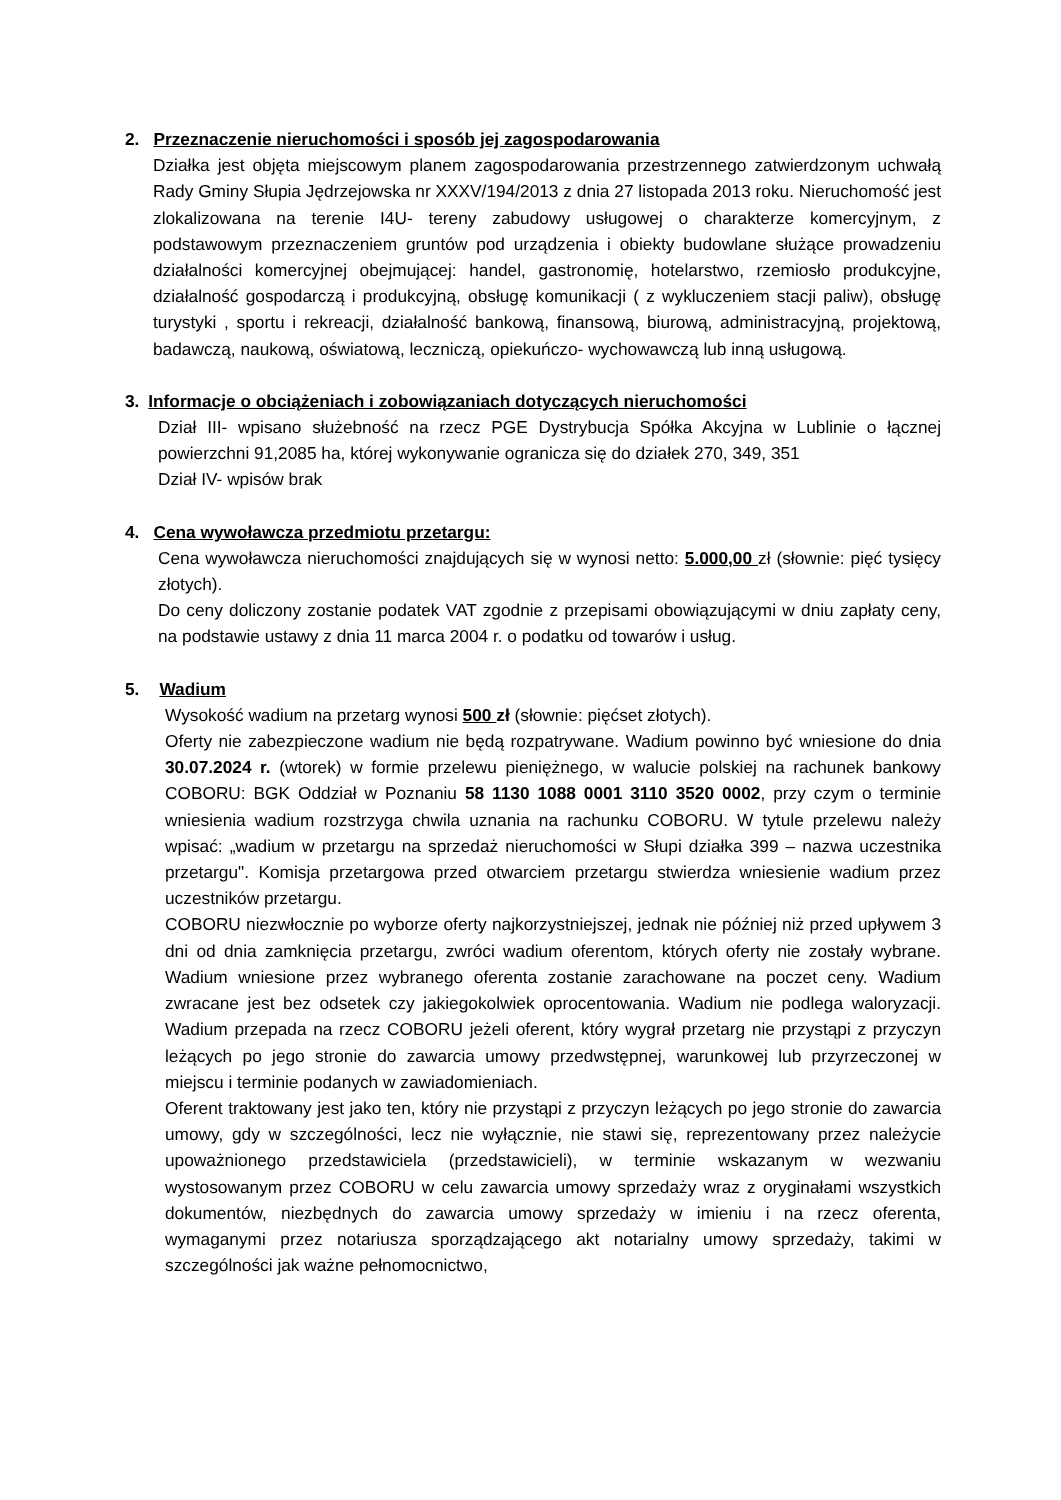2. Przeznaczenie nieruchomości i sposób jej zagospodarowania
Działka jest objęta miejscowym planem zagospodarowania przestrzennego zatwierdzonym uchwałą Rady Gminy Słupia Jędrzejowska nr XXXV/194/2013 z dnia 27 listopada 2013 roku. Nieruchomość jest zlokalizowana na terenie I4U- tereny zabudowy usługowej o charakterze komercyjnym, z podstawowym przeznaczeniem gruntów pod urządzenia i obiekty budowlane służące prowadzeniu działalności komercyjnej obejmującej: handel, gastronomię, hotelarstwo, rzemiosło produkcyjne, działalność gospodarczą i produkcyjną, obsługę komunikacji ( z wykluczeniem stacji paliw), obsługę turystyki , sportu i rekreacji, działalność bankową, finansową, biurową, administracyjną, projektową, badawczą, naukową, oświatową, leczniczą, opiekuńczo- wychowawczą lub inną usługową.
3. Informacje o obciążeniach i zobowiązaniach dotyczących nieruchomości
Dział III- wpisano służebność na rzecz PGE Dystrybucja Spółka Akcyjna w Lublinie o łącznej powierzchni 91,2085 ha, której wykonywanie ogranicza się do działek 270, 349, 351
Dział IV- wpisów brak
4. Cena wywoławcza przedmiotu przetargu:
Cena wywoławcza nieruchomości znajdujących się w wynosi netto: 5.000,00 zł (słownie: pięć tysięcy złotych).
Do ceny doliczony zostanie podatek VAT zgodnie z przepisami obowiązującymi w dniu zapłaty ceny, na podstawie ustawy z dnia 11 marca 2004 r. o podatku od towarów i usług.
5. Wadium
Wysokość wadium na przetarg wynosi 500 zł (słownie: pięćset złotych).
Oferty nie zabezpieczone wadium nie będą rozpatrywane. Wadium powinno być wniesione do dnia 30.07.2024 r. (wtorek) w formie przelewu pieniężnego, w walucie polskiej na rachunek bankowy COBORU: BGK Oddział w Poznaniu 58 1130 1088 0001 3110 3520 0002, przy czym o terminie wniesienia wadium rozstrzyga chwila uznania na rachunku COBORU. W tytule przelewu należy wpisać: „wadium w przetargu na sprzedaż nieruchomości w Słupi działka 399 – nazwa uczestnika przetargu". Komisja przetargowa przed otwarciem przetargu stwierdza wniesienie wadium przez uczestników przetargu.
COBORU niezwłocznie po wyborze oferty najkorzystniejszej, jednak nie później niż przed upływem 3 dni od dnia zamknięcia przetargu, zwróci wadium oferentom, których oferty nie zostały wybrane. Wadium wniesione przez wybranego oferenta zostanie zarachowane na poczet ceny. Wadium zwracane jest bez odsetek czy jakiegokolwiek oprocentowania. Wadium nie podlega waloryzacji. Wadium przepada na rzecz COBORU jeżeli oferent, który wygrał przetarg nie przystąpi z przyczyn leżących po jego stronie do zawarcia umowy przedwstępnej, warunkowej lub przyrzeczonej w miejscu i terminie podanych w zawiadomieniach.
Oferent traktowany jest jako ten, który nie przystąpi z przyczyn leżących po jego stronie do zawarcia umowy, gdy w szczególności, lecz nie wyłącznie, nie stawi się, reprezentowany przez należycie upoważnionego przedstawiciela (przedstawicieli), w terminie wskazanym w wezwaniu wystosowanym przez COBORU w celu zawarcia umowy sprzedaży wraz z oryginałami wszystkich dokumentów, niezbędnych do zawarcia umowy sprzedaży w imieniu i na rzecz oferenta, wymaganymi przez notariusza sporządzającego akt notarialny umowy sprzedaży, takimi w szczególności jak ważne pełnomocnictwo,